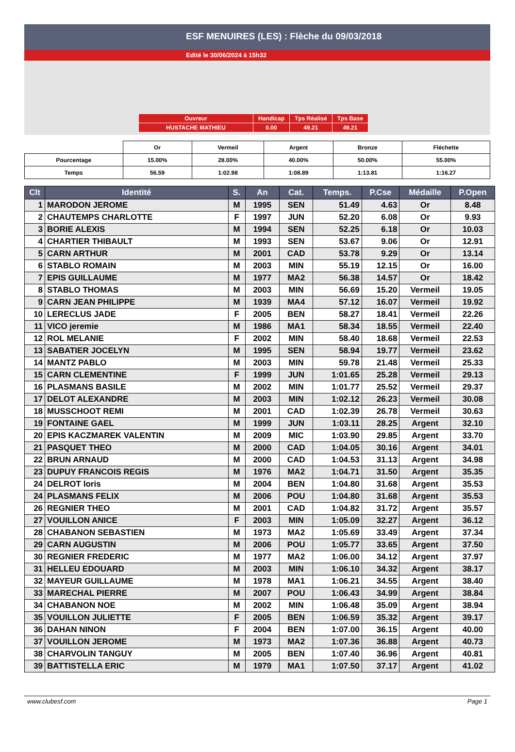ESF MENUIRES (LES) : Flèche du 09/03/2018
Edité le 30/06/2024 à 15h32
| Ouvreur | Handicap | Tps Réalisé | Tps Base |
| HUSTACHE MATHIEU | 0.00 | 49.21 | 49.21 |
| | Or | Vermeil | Argent | Bronze | Fléchette |
| Pourcentage | 15.00% | 28.00% | 40.00% | 50.00% | 55.00% |
| Temps | 56.59 | 1:02.98 | 1:08.89 | 1:13.81 | 1:16.27 |
| Clt | Identité | S. | An | Cat. | Temps. | P.Cse | Médaille | P.Open |
| --- | --- | --- | --- | --- | --- | --- | --- | --- |
| 1 | MARODON JEROME | M | 1995 | SEN | 51.49 | 4.63 | Or | 8.48 |
| 2 | CHAUTEMPS CHARLOTTE | F | 1997 | JUN | 52.20 | 6.08 | Or | 9.93 |
| 3 | BORIE ALEXIS | M | 1994 | SEN | 52.25 | 6.18 | Or | 10.03 |
| 4 | CHARTIER THIBAULT | M | 1993 | SEN | 53.67 | 9.06 | Or | 12.91 |
| 5 | CARN ARTHUR | M | 2001 | CAD | 53.78 | 9.29 | Or | 13.14 |
| 6 | STABLO ROMAIN | M | 2003 | MIN | 55.19 | 12.15 | Or | 16.00 |
| 7 | EPIS GUILLAUME | M | 1977 | MA2 | 56.38 | 14.57 | Or | 18.42 |
| 8 | STABLO THOMAS | M | 2003 | MIN | 56.69 | 15.20 | Vermeil | 19.05 |
| 9 | CARN JEAN PHILIPPE | M | 1939 | MA4 | 57.12 | 16.07 | Vermeil | 19.92 |
| 10 | LERECLUS JADE | F | 2005 | BEN | 58.27 | 18.41 | Vermeil | 22.26 |
| 11 | VICO jeremie | M | 1986 | MA1 | 58.34 | 18.55 | Vermeil | 22.40 |
| 12 | ROL MELANIE | F | 2002 | MIN | 58.40 | 18.68 | Vermeil | 22.53 |
| 13 | SABATIER JOCELYN | M | 1995 | SEN | 58.94 | 19.77 | Vermeil | 23.62 |
| 14 | MANTZ PABLO | M | 2003 | MIN | 59.78 | 21.48 | Vermeil | 25.33 |
| 15 | CARN CLEMENTINE | F | 1999 | JUN | 1:01.65 | 25.28 | Vermeil | 29.13 |
| 16 | PLASMANS BASILE | M | 2002 | MIN | 1:01.77 | 25.52 | Vermeil | 29.37 |
| 17 | DELOT ALEXANDRE | M | 2003 | MIN | 1:02.12 | 26.23 | Vermeil | 30.08 |
| 18 | MUSSCHOOT REMI | M | 2001 | CAD | 1:02.39 | 26.78 | Vermeil | 30.63 |
| 19 | FONTAINE GAEL | M | 1999 | JUN | 1:03.11 | 28.25 | Argent | 32.10 |
| 20 | EPIS KACZMAREK VALENTIN | M | 2009 | MIC | 1:03.90 | 29.85 | Argent | 33.70 |
| 21 | PASQUET THEO | M | 2000 | CAD | 1:04.05 | 30.16 | Argent | 34.01 |
| 22 | BRUN ARNAUD | M | 2000 | CAD | 1:04.53 | 31.13 | Argent | 34.98 |
| 23 | DUPUY FRANCOIS REGIS | M | 1976 | MA2 | 1:04.71 | 31.50 | Argent | 35.35 |
| 24 | DELROT loris | M | 2004 | BEN | 1:04.80 | 31.68 | Argent | 35.53 |
| 24 | PLASMANS FELIX | M | 2006 | POU | 1:04.80 | 31.68 | Argent | 35.53 |
| 26 | REGNIER THEO | M | 2001 | CAD | 1:04.82 | 31.72 | Argent | 35.57 |
| 27 | VOUILLON ANICE | F | 2003 | MIN | 1:05.09 | 32.27 | Argent | 36.12 |
| 28 | CHABANON SEBASTIEN | M | 1973 | MA2 | 1:05.69 | 33.49 | Argent | 37.34 |
| 29 | CARN AUGUSTIN | M | 2006 | POU | 1:05.77 | 33.65 | Argent | 37.50 |
| 30 | REGNIER FREDERIC | M | 1977 | MA2 | 1:06.00 | 34.12 | Argent | 37.97 |
| 31 | HELLEU EDOUARD | M | 2003 | MIN | 1:06.10 | 34.32 | Argent | 38.17 |
| 32 | MAYEUR GUILLAUME | M | 1978 | MA1 | 1:06.21 | 34.55 | Argent | 38.40 |
| 33 | MARECHAL PIERRE | M | 2007 | POU | 1:06.43 | 34.99 | Argent | 38.84 |
| 34 | CHABANON NOE | M | 2002 | MIN | 1:06.48 | 35.09 | Argent | 38.94 |
| 35 | VOUILLON JULIETTE | F | 2005 | BEN | 1:06.59 | 35.32 | Argent | 39.17 |
| 36 | DAHAN NINON | F | 2004 | BEN | 1:07.00 | 36.15 | Argent | 40.00 |
| 37 | VOUILLON JEROME | M | 1973 | MA2 | 1:07.36 | 36.88 | Argent | 40.73 |
| 38 | CHARVOLIN TANGUY | M | 2005 | BEN | 1:07.40 | 36.96 | Argent | 40.81 |
| 39 | BATTISTELLA ERIC | M | 1979 | MA1 | 1:07.50 | 37.17 | Argent | 41.02 |
www.clubesf.com Page 1